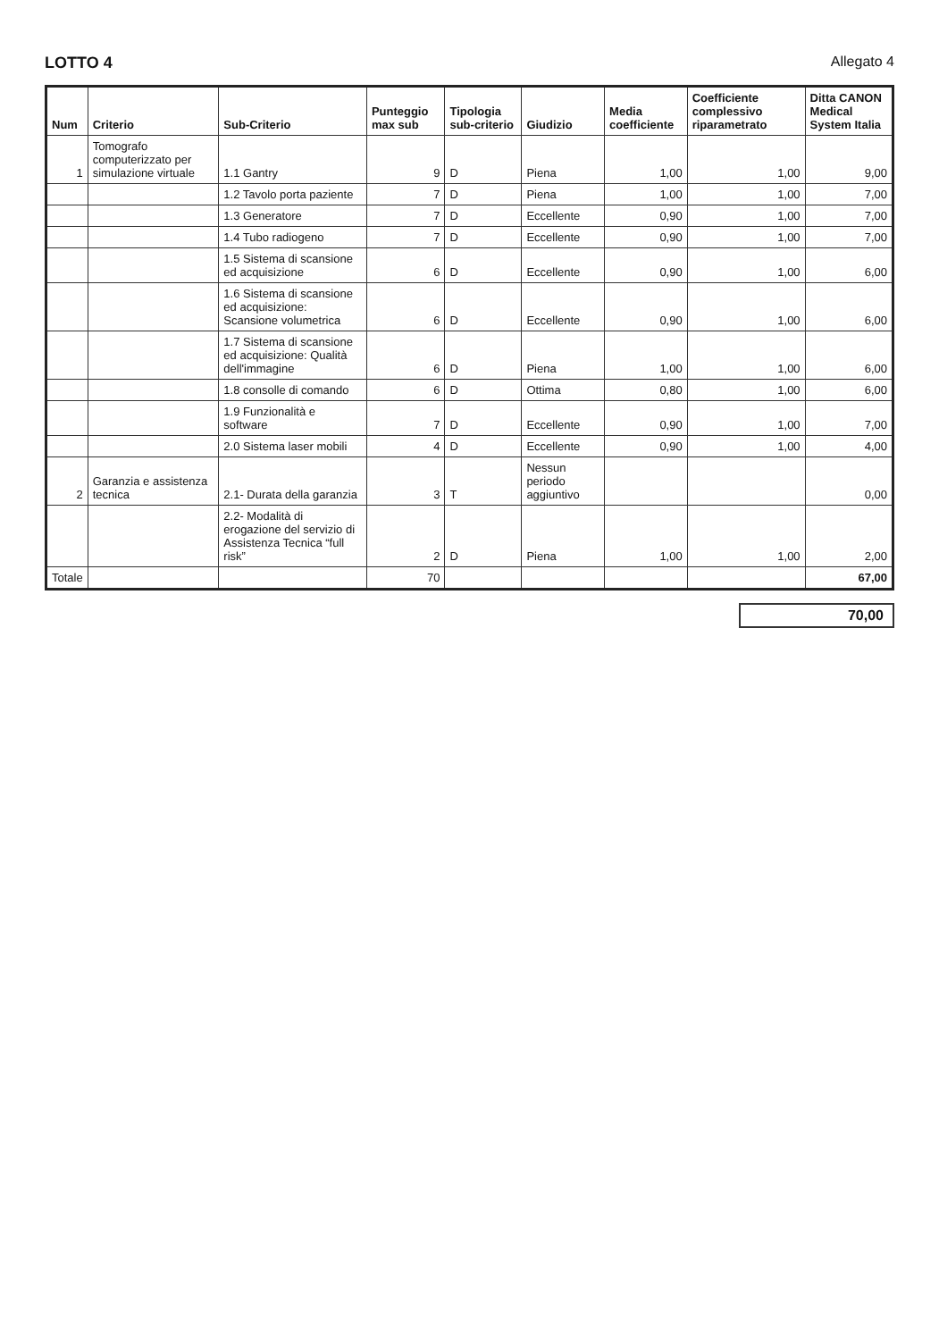LOTTO 4 Allegato 4
| Num | Criterio | Sub-Criterio | Punteggio max sub | Tipologia sub-criterio | Giudizio | Media coefficiente | Coefficiente complessivo riparametrato | Ditta CANON Medical System Italia |
| --- | --- | --- | --- | --- | --- | --- | --- | --- |
| 1 | Tomografo computerizzato per simulazione virtuale | 1.1 Gantry | 9 | D | Piena | 1,00 | 1,00 | 9,00 |
| | | 1.2 Tavolo porta paziente | 7 | D | Piena | 1,00 | 1,00 | 7,00 |
| | | 1.3 Generatore | 7 | D | Eccellente | 0,90 | 1,00 | 7,00 |
| | | 1.4 Tubo radiogeno | 7 | D | Eccellente | 0,90 | 1,00 | 7,00 |
| | | 1.5 Sistema di scansione ed acquisizione | 6 | D | Eccellente | 0,90 | 1,00 | 6,00 |
| | | 1.6 Sistema di scansione ed acquisizione: Scansione volumetrica | 6 | D | Eccellente | 0,90 | 1,00 | 6,00 |
| | | 1.7 Sistema di scansione ed acquisizione: Qualità dell'immagine | 6 | D | Piena | 1,00 | 1,00 | 6,00 |
| | | 1.8 consolle di comando | 6 | D | Ottima | 0,80 | 1,00 | 6,00 |
| | | 1.9 Funzionalità e software | 7 | D | Eccellente | 0,90 | 1,00 | 7,00 |
| | | 2.0 Sistema laser mobili | 4 | D | Eccellente | 0,90 | 1,00 | 4,00 |
| 2 | Garanzia e assistenza tecnica | 2.1- Durata della garanzia | 3 | T | Nessun periodo aggiuntivo | | | 0,00 |
| | | 2.2- Modalità di erogazione del servizio di Assistenza Tecnica “full risk” | 2 | D | Piena | 1,00 | 1,00 | 2,00 |
| Totale | | | 70 | | | | | 67,00 |
70,00